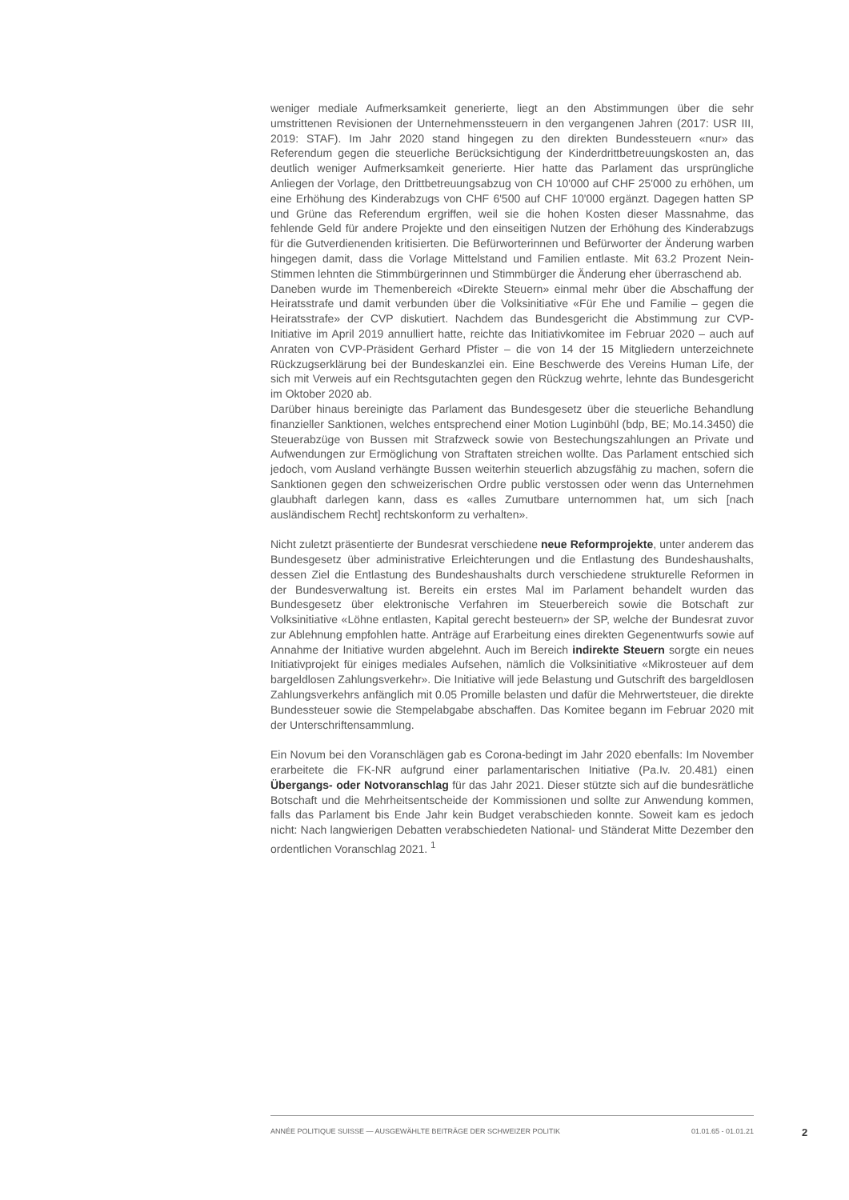weniger mediale Aufmerksamkeit generierte, liegt an den Abstimmungen über die sehr umstrittenen Revisionen der Unternehmenssteuern in den vergangenen Jahren (2017: USR III, 2019: STAF). Im Jahr 2020 stand hingegen zu den direkten Bundessteuern «nur» das Referendum gegen die steuerliche Berücksichtigung der Kinderdrittbetreuungskosten an, das deutlich weniger Aufmerksamkeit generierte. Hier hatte das Parlament das ursprüngliche Anliegen der Vorlage, den Drittbetreuungsabzug von CH 10'000 auf CHF 25'000 zu erhöhen, um eine Erhöhung des Kinderabzugs von CHF 6'500 auf CHF 10'000 ergänzt. Dagegen hatten SP und Grüne das Referendum ergriffen, weil sie die hohen Kosten dieser Massnahme, das fehlende Geld für andere Projekte und den einseitigen Nutzen der Erhöhung des Kinderabzugs für die Gutverdienenden kritisierten. Die Befürworterinnen und Befürworter der Änderung warben hingegen damit, dass die Vorlage Mittelstand und Familien entlaste. Mit 63.2 Prozent Nein-Stimmen lehnten die Stimmbürgerinnen und Stimmbürger die Änderung eher überraschend ab.
Daneben wurde im Themenbereich «Direkte Steuern» einmal mehr über die Abschaffung der Heiratsstrafe und damit verbunden über die Volksinitiative «Für Ehe und Familie – gegen die Heiratsstrafe» der CVP diskutiert. Nachdem das Bundesgericht die Abstimmung zur CVP-Initiative im April 2019 annulliert hatte, reichte das Initiativkomitee im Februar 2020 – auch auf Anraten von CVP-Präsident Gerhard Pfister – die von 14 der 15 Mitgliedern unterzeichnete Rückzugserklärung bei der Bundeskanzlei ein. Eine Beschwerde des Vereins Human Life, der sich mit Verweis auf ein Rechtsgutachten gegen den Rückzug wehrte, lehnte das Bundesgericht im Oktober 2020 ab.
Darüber hinaus bereinigte das Parlament das Bundesgesetz über die steuerliche Behandlung finanzieller Sanktionen, welches entsprechend einer Motion Luginbühl (bdp, BE; Mo.14.3450) die Steuerabzüge von Bussen mit Strafzweck sowie von Bestechungszahlungen an Private und Aufwendungen zur Ermöglichung von Straftaten streichen wollte. Das Parlament entschied sich jedoch, vom Ausland verhängte Bussen weiterhin steuerlich abzugsfähig zu machen, sofern die Sanktionen gegen den schweizerischen Ordre public verstossen oder wenn das Unternehmen glaubhaft darlegen kann, dass es «alles Zumutbare unternommen hat, um sich [nach ausländischem Recht] rechtskonform zu verhalten».
Nicht zuletzt präsentierte der Bundesrat verschiedene neue Reformprojekte, unter anderem das Bundesgesetz über administrative Erleichterungen und die Entlastung des Bundeshaushalts, dessen Ziel die Entlastung des Bundeshaushalts durch verschiedene strukturelle Reformen in der Bundesverwaltung ist. Bereits ein erstes Mal im Parlament behandelt wurden das Bundesgesetz über elektronische Verfahren im Steuerbereich sowie die Botschaft zur Volksinitiative «Löhne entlasten, Kapital gerecht besteuern» der SP, welche der Bundesrat zuvor zur Ablehnung empfohlen hatte. Anträge auf Erarbeitung eines direkten Gegenentwurfs sowie auf Annahme der Initiative wurden abgelehnt. Auch im Bereich indirekte Steuern sorgte ein neues Initiativprojekt für einiges mediales Aufsehen, nämlich die Volksinitiative «Mikrosteuer auf dem bargeldlosen Zahlungsverkehr». Die Initiative will jede Belastung und Gutschrift des bargeldlosen Zahlungsverkehrs anfänglich mit 0.05 Promille belasten und dafür die Mehrwertsteuer, die direkte Bundessteuer sowie die Stempelabgabe abschaffen. Das Komitee begann im Februar 2020 mit der Unterschriftensammlung.
Ein Novum bei den Voranschlägen gab es Corona-bedingt im Jahr 2020 ebenfalls: Im November erarbeitete die FK-NR aufgrund einer parlamentarischen Initiative (Pa.Iv. 20.481) einen Übergangs- oder Notvoranschlag für das Jahr 2021. Dieser stützte sich auf die bundesrätliche Botschaft und die Mehrheitsentscheide der Kommissionen und sollte zur Anwendung kommen, falls das Parlament bis Ende Jahr kein Budget verabschieden konnte. Soweit kam es jedoch nicht: Nach langwierigen Debatten verabschiedeten National- und Ständerat Mitte Dezember den ordentlichen Voranschlag 2021. <sup>1</sup>
ANNÉE POLITIQUE SUISSE — AUSGEWÄHLTE BEITRÄGE DER SCHWEIZER POLITIK 01.01.65 - 01.01.21
2